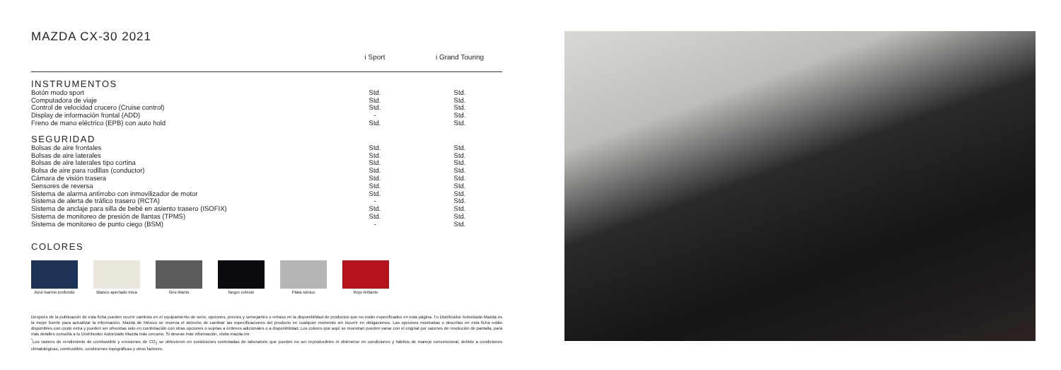MAZDA CX-30 2021
| | i Sport | i Grand Touring |
| --- | --- | --- |
| INSTRUMENTOS | | |
| Botón modo sport | Std. | Std. |
| Computadora de viaje | Std. | Std. |
| Control de velocidad crucero (Cruise control) | Std. | Std. |
| Display de información frontal (ADD) | - | Std. |
| Freno de mano eléctrico (EPB) con auto hold | Std. | Std. |
| SEGURIDAD | | |
| Bolsas de aire frontales | Std. | Std. |
| Bolsas de aire laterales | Std. | Std. |
| Bolsas de aire laterales tipo cortina | Std. | Std. |
| Bolsa de aire para rodillas (conductor) | Std. | Std. |
| Cámara de visión trasera | Std. | Std. |
| Sensores de reversa | Std. | Std. |
| Sistema de alarma antirrobo con inmovilizador de motor | Std. | Std. |
| Sistema de alerta de tráfico trasero (RCTA) | - | Std. |
| Sistema de anclaje para silla de bebé en asiento trasero (ISOFIX) | Std. | Std. |
| Sistema de monitoreo de presión de llantas (TPMS) | Std. | Std. |
| Sistema de monitoreo de punto ciego (BSM) | - | Std. |
COLORES
Azul marino profundo
Blanco aperlado mica
Gris titanio Negro celeste Plata sónico Rojo brillante
Después de la publicación de esta ficha pueden ocurrir cambios en el equipamiento de serie, opciones, precios y semejantes o retraso en la disponibilidad de productos que no están especificados en esta página. Tu Distribuidor Autorizado Mazda es la mejor fuente para actualizar la información. Mazda de México se reserva el derecho de cambiar las especificaciones del producto en cualquier momento sin incurrir en obligaciones. Las opciones mostradas o descritas en esta ficha están disponibles con costo extra y pueden ser ofrecidas solo en combinación con otras opciones o sujetas a órdenes adicionales o a disponibilidad. Los colores que aquí se muestran pueden variar con el original por razones de resolución de pantalla, para más detalles consulta a tu Distribuidor Autorizado Mazda más cercano. Si deseas más información, visita mazda.mx
<sup>*</sup> Los valores de rendimiento de combustible y emisiones de CO<sub>2</sub> se obtuvieron en condiciones controladas de laboratorio que pueden no ser reproducibles ni obtenerse en condiciones y hábitos de manejo convencional, debido a condiciones climatológicas, combustible, condiciones topográficas y otros factores.